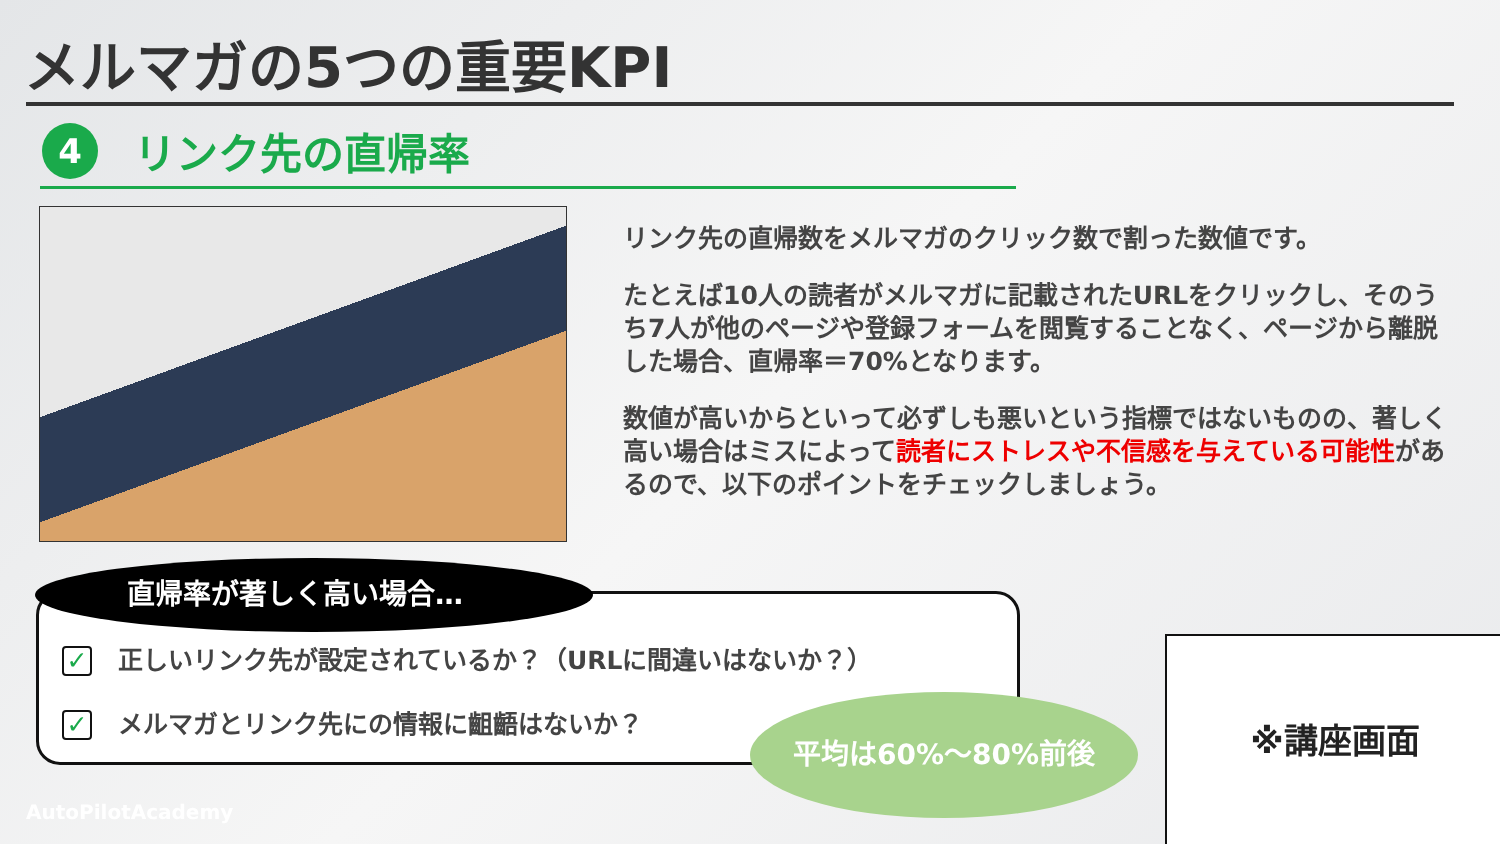メルマガの5つの重要KPI
4
リンク先の直帰率
リンク先の直帰数をメルマガのクリック数で割った数値です。
たとえば10人の読者がメルマガに記載されたURLをクリックし、そのうち7人が他のページや登録フォームを閲覧することなく、ページから離脱した場合、直帰率＝70%となります。
数値が高いからといって必ずしも悪いという指標ではないものの、著しく高い場合はミスによって読者にストレスや不信感を与えている可能性があるので、以下のポイントをチェックしましょう。
直帰率が著しく高い場合…
✓ 正しいリンク先が設定されているか？（URLに間違いはないか？）
✓ メルマガとリンク先にの情報に齟齬はないか？
平均は60%〜80%前後
※講座画面
AutoPilotAcademy